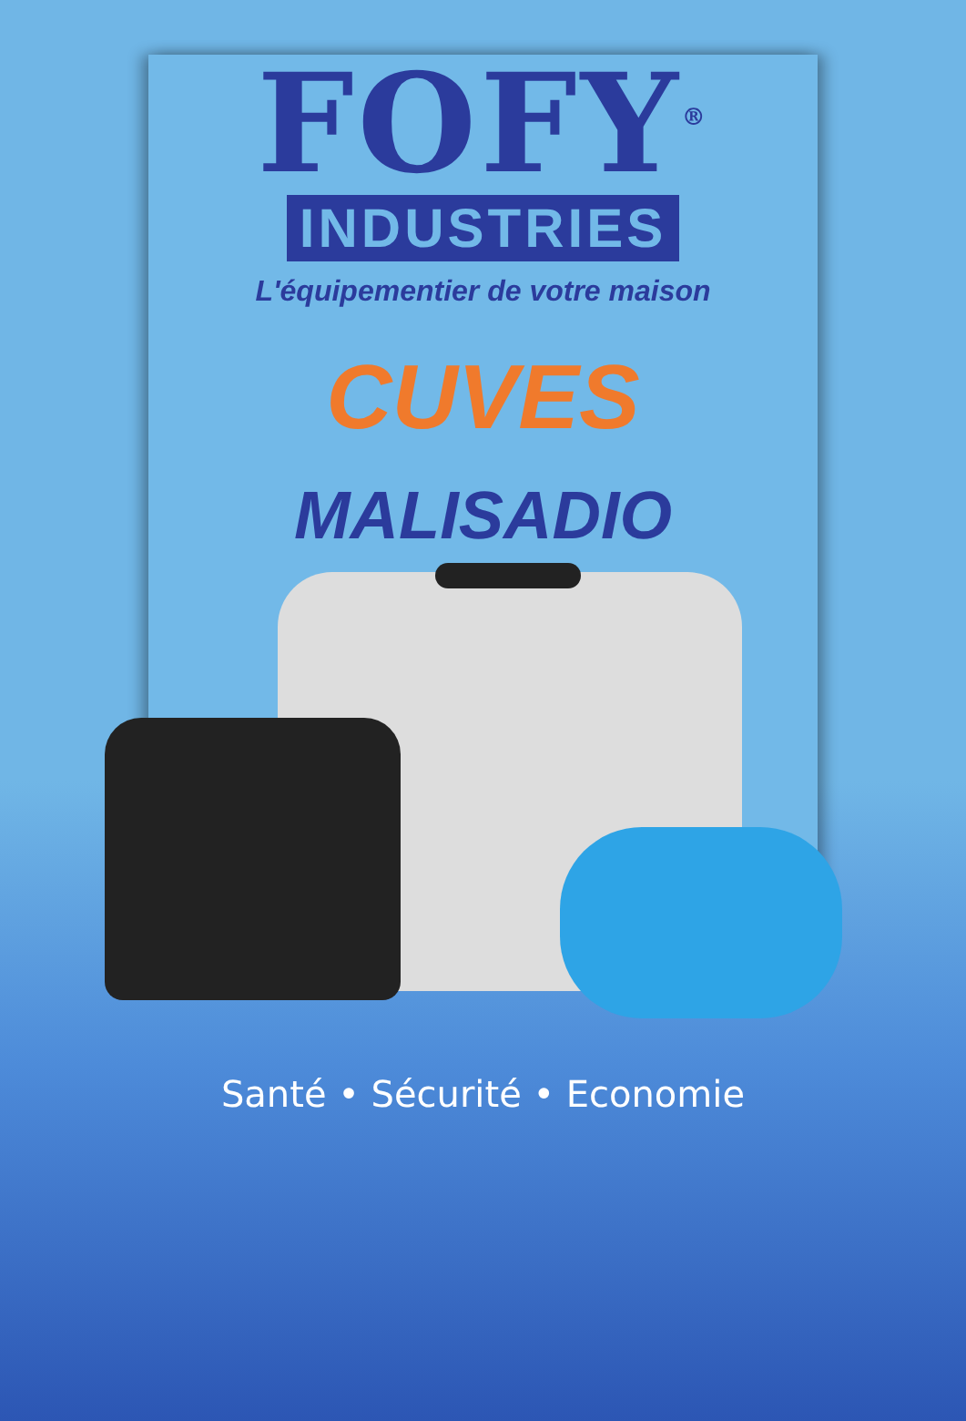FOFY<sup>®</sup>
INDUSTRIES
L'équipementier de votre maison
CUVES
MALISADIO
Santé • Sécurité • Economie